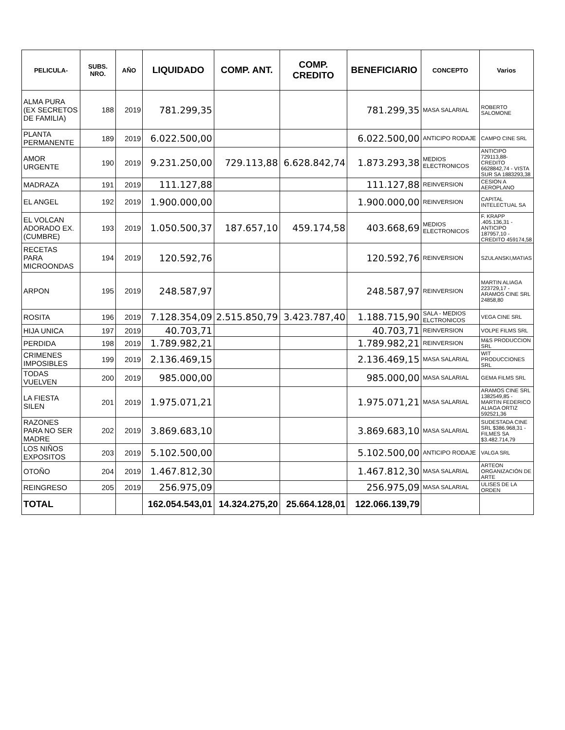| PELICULA- | SUBS. NRO. | AÑO | LIQUIDADO | COMP. ANT. | COMP. CREDITO | BENEFICIARIO | CONCEPTO | Varios |
| --- | --- | --- | --- | --- | --- | --- | --- | --- |
| ALMA PURA (EX SECRETOS DE FAMILIA) | 188 | 2019 | 781.299,35 | | | 781.299,35 | MASA SALARIAL | ROBERTO SALOMONE |
| PLANTA PERMANENTE | 189 | 2019 | 6.022.500,00 | | | 6.022.500,00 | ANTICIPO RODAJE | CAMPO CINE SRL |
| AMOR URGENTE | 190 | 2019 | 9.231.250,00 | 729.113,88 | 6.628.842,74 | 1.873.293,38 | MEDIOS ELECTRONICOS | ANTICIPO 729113,88- CREDITO 6628842,74 - VISTA SUR SA 1883293,38 |
| MADRAZA | 191 | 2019 | 111.127,88 | | | 111.127,88 | REINVERSION | CESION A AEROPLANO |
| EL ANGEL | 192 | 2019 | 1.900.000,00 | | | 1.900.000,00 | REINVERSION | CAPITAL INTELECTUAL SA |
| EL VOLCAN ADORADO EX.(CUMBRE) | 193 | 2019 | 1.050.500,37 | 187.657,10 | 459.174,58 | 403.668,69 | MEDIOS ELECTRONICOS | F. KRAPP .405.136,31 - ANTICIPO 187957,10 - CREDITO 459174,58 |
| RECETAS PARA MICROONDAS | 194 | 2019 | 120.592,76 | | | 120.592,76 | REINVERSION | SZULANSKI,MATIAS |
| ARPON | 195 | 2019 | 248.587,97 | | | 248.587,97 | REINVERSION | MARTIN ALIAGA 223729,17 - ARAMOS CINE SRL 24858,80 |
| ROSITA | 196 | 2019 | 7.128.354,09 | 2.515.850,79 | 3.423.787,40 | 1.188.715,90 | SALA - MEDIOS ELCTRONICOS | VEGA CINE SRL |
| HIJA UNICA | 197 | 2019 | 40.703,71 | | | 40.703,71 | REINVERSION | VOLPE FILMS SRL |
| PERDIDA | 198 | 2019 | 1.789.982,21 | | | 1.789.982,21 | REINVERSION | M&S PRODUCCION SRL |
| CRIMENES IMPOSIBLES | 199 | 2019 | 2.136.469,15 | | | 2.136.469,15 | MASA SALARIAL | WIT PRODUCCIONES SRL |
| TODAS VUELVEN | 200 | 2019 | 985.000,00 | | | 985.000,00 | MASA SALARIAL | GEMA FILMS SRL |
| LA FIESTA SILEN | 201 | 2019 | 1.975.071,21 | | | 1.975.071,21 | MASA SALARIAL | ARAMOS CINE SRL 1382549,85 - MARTIN FEDERICO ALIAGA ORTIZ 592521,36 |
| RAZONES PARA NO SER MADRE | 202 | 2019 | 3.869.683,10 | | | 3.869.683,10 | MASA SALARIAL | SUDESTADA CINE SRL $386.968,31 - FILMES SA $3.482.714,79 |
| LOS NIÑOS EXPOSITOS | 203 | 2019 | 5.102.500,00 | | | 5.102.500,00 | ANTICIPO RODAJE | VALGA SRL |
| OTOÑO | 204 | 2019 | 1.467.812,30 | | | 1.467.812,30 | MASA SALARIAL | ARTEON ORGANIZACIÓN DE ARTE |
| REINGRESO | 205 | 2019 | 256.975,09 | | | 256.975,09 | MASA SALARIAL | ULISES DE LA ORDEN |
| TOTAL | | | 162.054.543,01 | 14.324.275,20 | 25.664.128,01 | 122.066.139,79 | | |